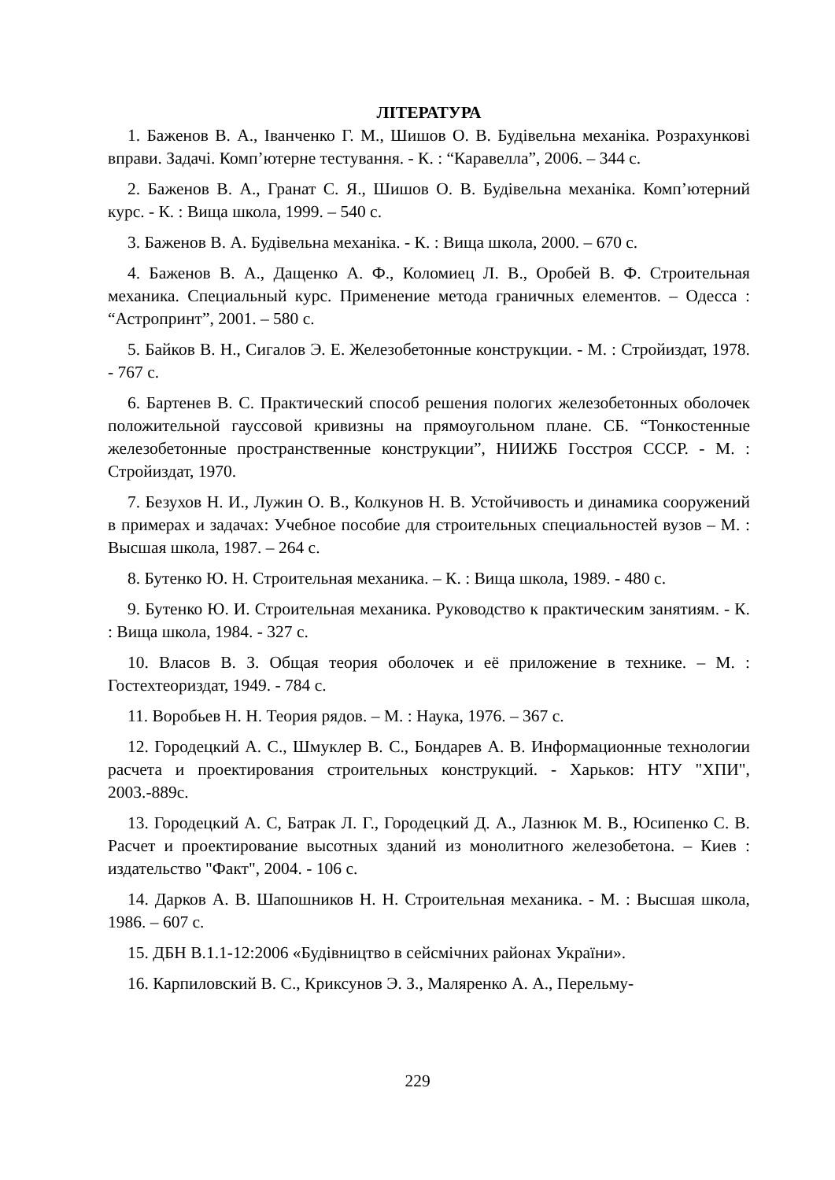ЛІТЕРАТУРА
1. Баженов В. А., Іванченко Г. М., Шишов О. В. Будівельна механіка. Розрахункові вправи. Задачі. Комп’ютерне тестування. - К. : “Каравелла”, 2006. – 344 с.
2. Баженов В. А., Гранат С. Я., Шишов О. В. Будівельна механіка. Комп’ютерний курс. - К. : Вища школа, 1999. – 540 с.
3. Баженов В. А. Будівельна механіка. - К. : Вища школа, 2000. – 670 с.
4. Баженов В. А., Дащенко А. Ф., Коломиец Л. В., Оробей В. Ф. Строительная механика. Специальный курс. Применение метода граничных елементов. – Одесса : “Астропринт”, 2001. – 580 с.
5. Байков В. Н., Сигалов Э. Е. Железобетонные конструкции. - М. : Стройиздат, 1978. - 767 с.
6. Бартенев В. С. Практический способ решения пологих железобетонных оболочек положительной гауссовой кривизны на прямоугольном плане. СБ. “Тонкостенные железобетонные пространственные конструкции”, НИИЖБ Госстроя СССР. - М. : Стройиздат, 1970.
7. Безухов Н. И., Лужин О. В., Колкунов Н. В. Устойчивость и динамика сооружений в примерах и задачах: Учебное пособие для строительных специальностей вузов – М. : Высшая школа, 1987. – 264 с.
8. Бутенко Ю. Н. Строительная механика. – К. : Вища школа, 1989. - 480 с.
9. Бутенко Ю. И. Строительная механика. Руководство к практическим занятиям. - К. : Вища школа, 1984. - 327 с.
10. Власов В. З. Общая теория оболочек и её приложение в технике. – М. : Гостехтеориздат, 1949. - 784 с.
11. Воробьев Н. Н. Теория рядов. – М. : Наука, 1976. – 367 с.
12. Городецкий А. С., Шмуклер В. С., Бондарев А. В. Информационные технологии расчета и проектирования строительных конструкций. - Харьков: НТУ "ХПИ", 2003.-889с.
13. Городецкий А. С, Батрак Л. Г., Городецкий Д. А., Лазнюк М. В., Юсипенко С. В. Расчет и проектирование высотных зданий из монолитного железобетона. – Киев : издательство "Факт", 2004. - 106 с.
14. Дарков А. В. Шапошников Н. Н. Строительная механика. - М. : Высшая школа, 1986. – 607 с.
15. ДБН В.1.1-12:2006 «Будівництво в сейсмічних районах України».
16. Карпиловский В. С., Криксунов Э. З., Маляренко А. А., Перельму-
229